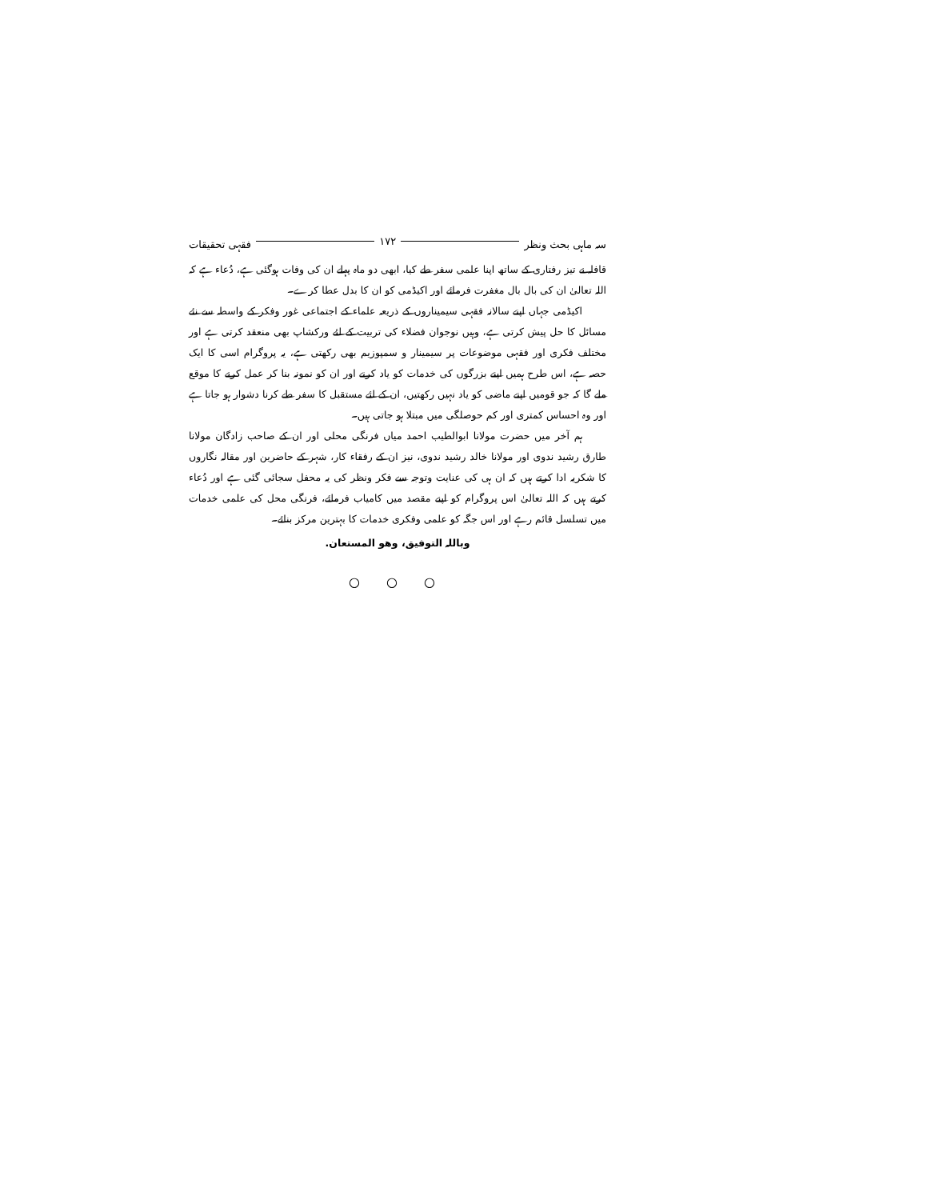سہ ماہی بحث ونظر ۱۷۲ فقہی تحقیقات
قافلہ نے تیز رفتاری کے ساتھ اپنا علمی سفر طے کیا، ابھی دو ماہ پہلے ان کی وفات ہوگئی ہے، دُعاء ہے کہ اللہ تعالیٰ ان کی بال بال مغفرت فرمائے اور اکیڈمی کو ان کا بدل عطا کرے۔
اکیڈمی جہاں اپنے سالانہ فقہی سیمیناروں کے ذریعہ علماء کے اجتماعی غور وفکر کے واسطہ سے نئے مسائل کا حل پیش کرتی ہے، وہیں نوجوان فضلاء کی تربیت کے لئے ورکشاپ بھی منعقد کرتی ہے اور مختلف فکری اور فقہی موضوعات پر سیمینار و سمپوزیم بھی رکھتی ہے، یہ پروگرام اسی کا ایک حصہ ہے، اس طرح ہمیں اپنے بزرگوں کی خدمات کو یاد کرنے اور ان کو نمونہ بنا کر عمل کرنے کا موقع ملے گا کہ جو قومیں اپنے ماضی کو یاد نہیں رکھتیں، ان کے لئے مستقبل کا سفر طے کرنا دشوار ہو جاتا ہے اور وہ احساس کمتری اور کم حوصلگی میں مبتلا ہو جاتی ہیں۔
ہم آخر میں حضرت مولانا ابوالطیب احمد میاں فرنگی محلی اور ان کے صاحب زادگان مولانا طارق رشید ندوی اور مولانا خالد رشید ندوی، نیز ان کے رفقاء کار، شہر کے حاضرین اور مقالہ نگاروں کا شکریہ ادا کرتے ہیں کہ ان ہی کی عنایت وتوجہ سے فکر ونظر کی یہ محفل سجائی گئی ہے اور دُعاء کرتے ہیں کہ اللہ تعالیٰ اس پروگرام کو اپنے مقصد میں کامیاب فرمائے، فرنگی محل کی علمی خدمات میں تسلسل قائم رہے اور اس جگہ کو علمی وفکری خدمات کا بہترین مرکز بنائے۔
وباللہ التوفیق، وھو المستعان.
○ ○ ○